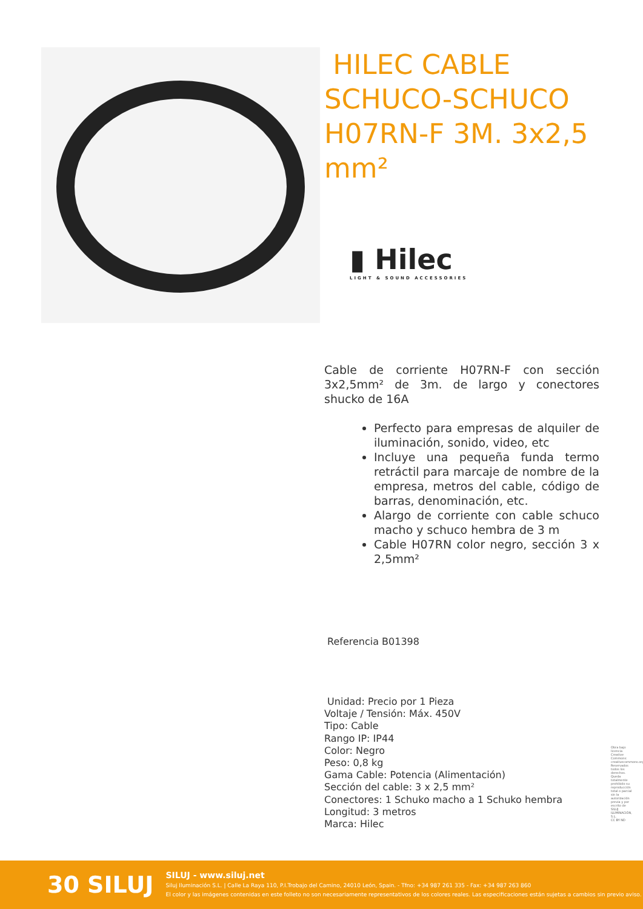HILEC CABLE SCHUCO-SCHUCO H07RN-F 3M. 3x2,5 mm²
▮ Hilec
LIGHT & SOUND ACCESSORIES
Cable de corriente H07RN-F con sección 3x2,5mm² de 3m. de largo y conectores shucko de 16A
Perfecto para empresas de alquiler de iluminación, sonido, video, etc
Incluye una pequeña funda termo retráctil para marcaje de nombre de la empresa, metros del cable, código de barras, denominación, etc.
Alargo de corriente con cable schuco macho y schuco hembra de 3 m
Cable H07RN color negro, sección 3 x 2,5mm²
Referencia B01398
Unidad: Precio por 1 Pieza
Voltaje / Tensión: Máx. 450V
Tipo: Cable
Rango IP: IP44
Color: Negro
Peso: 0,8 kg
Gama Cable: Potencia (Alimentación)
Sección del cable: 3 x 2,5 mm²
Conectores: 1 Schuko macho a 1 Schuko hembra
Longitud: 3 metros
Marca: Hilec
Obra bajo licencia Creative Commons: creativecommons.org Reservados todos los derechos. Queda totalmente prohibido su reproducción total o parcial sin la autorización previa y por escrito de SILUJ ILUMINACIÓN, S.L.
CC BY ND
30 SILUJ
SILUJ - www.siluj.net
Siluj Iluminación S.L. | Calle La Raya 110, P.I.Trobajo del Camino, 24010 León, Spain. - Tfno: +34 987 261 335 - Fax: +34 987 263 860
El color y las imágenes contenidas en este folleto no son necesariamente representativos de los colores reales. Las especificaciones están sujetas a cambios sin previo aviso.